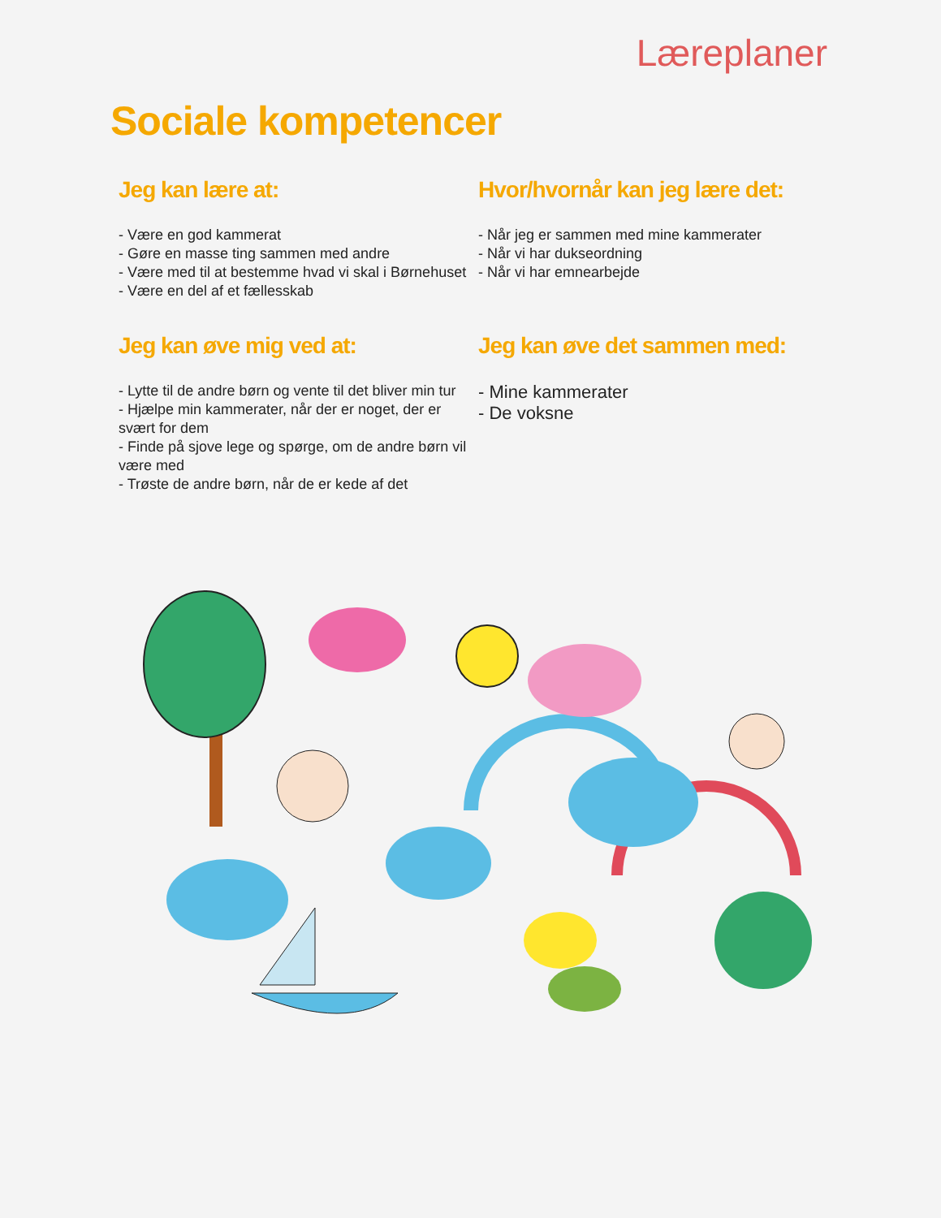Læreplaner
Sociale kompetencer
Jeg kan lære at:
- Være en god kammerat
- Gøre en masse ting sammen med andre
- Være med til at bestemme hvad vi skal i Børnehuset
- Være en del af et fællesskab
Hvor/hvornår kan jeg lære det:
- Når jeg er sammen med mine kammerater
- Når vi har dukseordning
- Når vi har emnearbejde
Jeg kan øve mig ved at:
- Lytte til de andre børn og vente til det bliver min tur
- Hjælpe min kammerater, når der er noget, der er svært for dem
- Finde på sjove lege og spørge, om de andre børn vil være med
- Trøste de andre børn, når de er kede af det
Jeg kan øve det sammen med:
- Mine kammerater
- De voksne